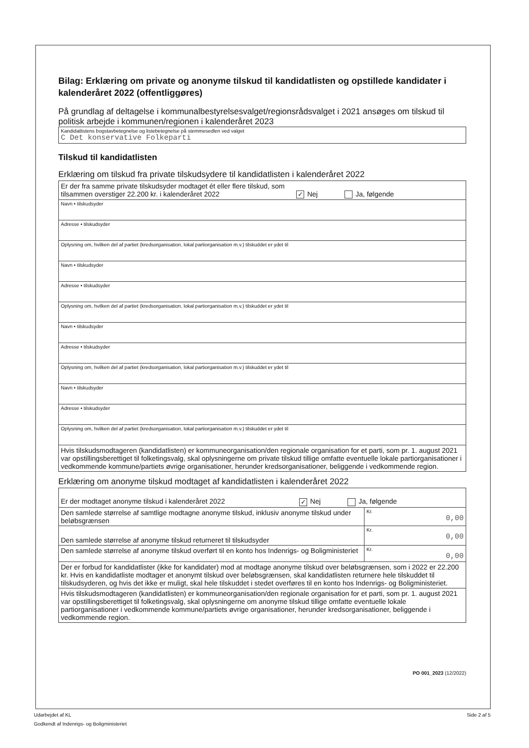Bilag: Erklæring om private og anonyme tilskud til kandidatlisten og opstillede kandidater i kalenderåret 2022 (offentliggøres)
På grundlag af deltagelse i kommunalbestyrelsesvalget/regionsrådsvalget i 2021 ansøges om tilskud til politisk arbejde i kommunen/regionen i kalenderåret 2023
| Kandidatlistens bogstavbetegnelse og listebetegnelse på stemmesedlen ved valget C Det konservative Folkeparti |
Tilskud til kandidatlisten
Erklæring om tilskud fra private tilskudsydere til kandidatlisten i kalenderåret 2022
| Er der fra samme private tilskudsyder modtaget ét eller flere tilskud, som tilsammen overstiger 22.200 kr. i kalenderåret 2022 ✓ Nej Ja, følgende |
| Navn • tilskudsyder |
| Adresse • tilskudsyder |
| Oplysning om, hvilken del af partiet (kredsorganisation, lokal partiorganisation m.v.) tilskuddet er ydet til |
| Navn • tilskudsyder |
| Adresse • tilskudsyder |
| Oplysning om, hvilken del af partiet (kredsorganisation, lokal partiorganisation m.v.) tilskuddet er ydet til |
| Navn • tilskudsyder |
| Adresse • tilskudsyder |
| Oplysning om, hvilken del af partiet (kredsorganisation, lokal partiorganisation m.v.) tilskuddet er ydet til |
| Navn • tilskudsyder |
| Adresse • tilskudsyder |
| Oplysning om, hvilken del af partiet (kredsorganisation, lokal partiorganisation m.v.) tilskuddet er ydet til |
| Hvis tilskudsmodtageren (kandidatlisten) er kommuneorganisation/den regionale organisation for et parti, som pr. 1. august 2021 var opstillingsberettiget til folketingsvalg, skal oplysningerne om private tilskud tillige omfatte eventuelle lokale partiorganisationer i vedkommende kommune/partiets øvrige organisationer, herunder kredsorganisationer, beliggende i vedkommende region. |
Erklæring om anonyme tilskud modtaget af kandidatlisten i kalenderåret 2022
| Er der modtaget anonyme tilskud i kalenderåret 2022 ✓ Nej Ja, følgende | |
| Den samlede størrelse af samtlige modtagne anonyme tilskud, inklusiv anonyme tilskud under beløbsgrænsen | Kr. 0,00 |
| Den samlede størrelse af anonyme tilskud returneret til tilskudsyder | Kr. 0,00 |
| Den samlede størrelse af anonyme tilskud overført til en konto hos Indenrigs- og Boligministeriet | Kr. 0,00 |
| Der er forbud for kandidatlister (ikke for kandidater) mod at modtage anonyme tilskud over beløbsgrænsen, som i 2022 er 22.200 kr. Hvis en kandidatliste modtager et anonymt tilskud over beløbsgrænsen, skal kandidatlisten returnere hele tilskuddet til tilskudsyderen, og hvis det ikke er muligt, skal hele tilskuddet i stedet overføres til en konto hos Indenrigs- og Boligministeriet. | |
| Hvis tilskudsmodtageren (kandidatlisten) er kommuneorganisation/den regionale organisation for et parti, som pr. 1. august 2021 var opstillingsberettiget til folketingsvalg, skal oplysningerne om anonyme tilskud tillige omfatte eventuelle lokale partiorganisationer i vedkommende kommune/partiets øvrige organisationer, herunder kredsorganisationer, beliggende i vedkommende region. | |
PO 001_2023 (12/2022)
Udarbejdet af KL Side 2 af 5
Godkendt af Indenrigs- og Boligministeriet